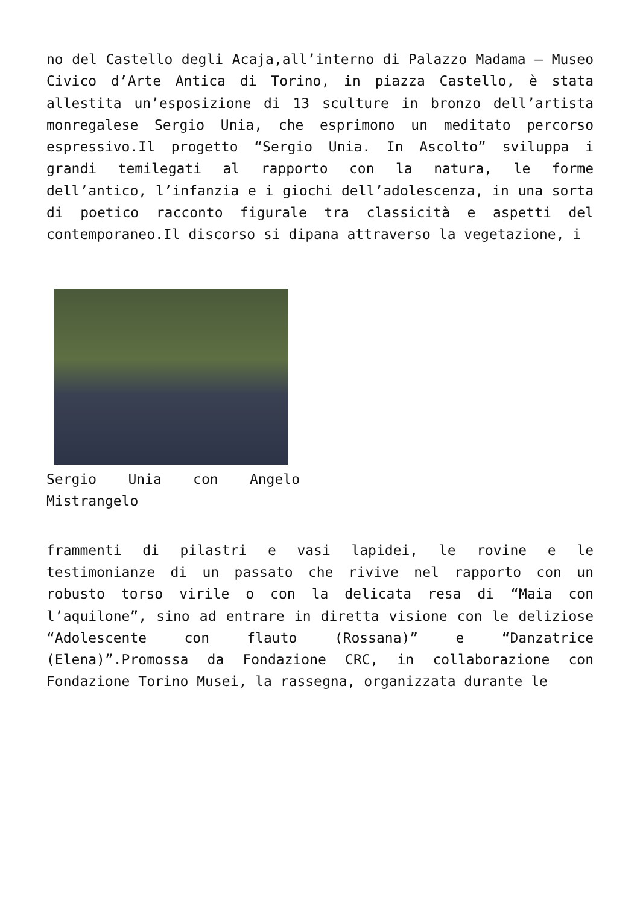no del Castello degli Acaja,all’interno di Palazzo Madama – Museo Civico d’Arte Antica di Torino, in piazza Castello, è stata allestita un’esposizione di 13 sculture in bronzo dell’artista monregalese Sergio Unia, che esprimono un meditato percorso espressivo.Il progetto “Sergio Unia. In Ascolto” sviluppa i grandi temilegati al rapporto con la natura, le forme dell’antico, l’infanzia e i giochi dell’adolescenza, in una sorta di poetico racconto figurale tra classicità e aspetti del contemporaneo.Il discorso si dipana attraverso la vegetazione, i
Sergio Unia con Angelo Mistrangelo
frammenti di pilastri e vasi lapidei, le rovine e le testimonianze di un passato che rivive nel rapporto con un robusto torso virile o con la delicata resa di “Maia con l’aquilone”, sino ad entrare in diretta visione con le deliziose “Adolescente con flauto (Rossana)” e “Danzatrice (Elena)”.Promossa da Fondazione CRC, in collaborazione con Fondazione Torino Musei, la rassegna, organizzata durante le